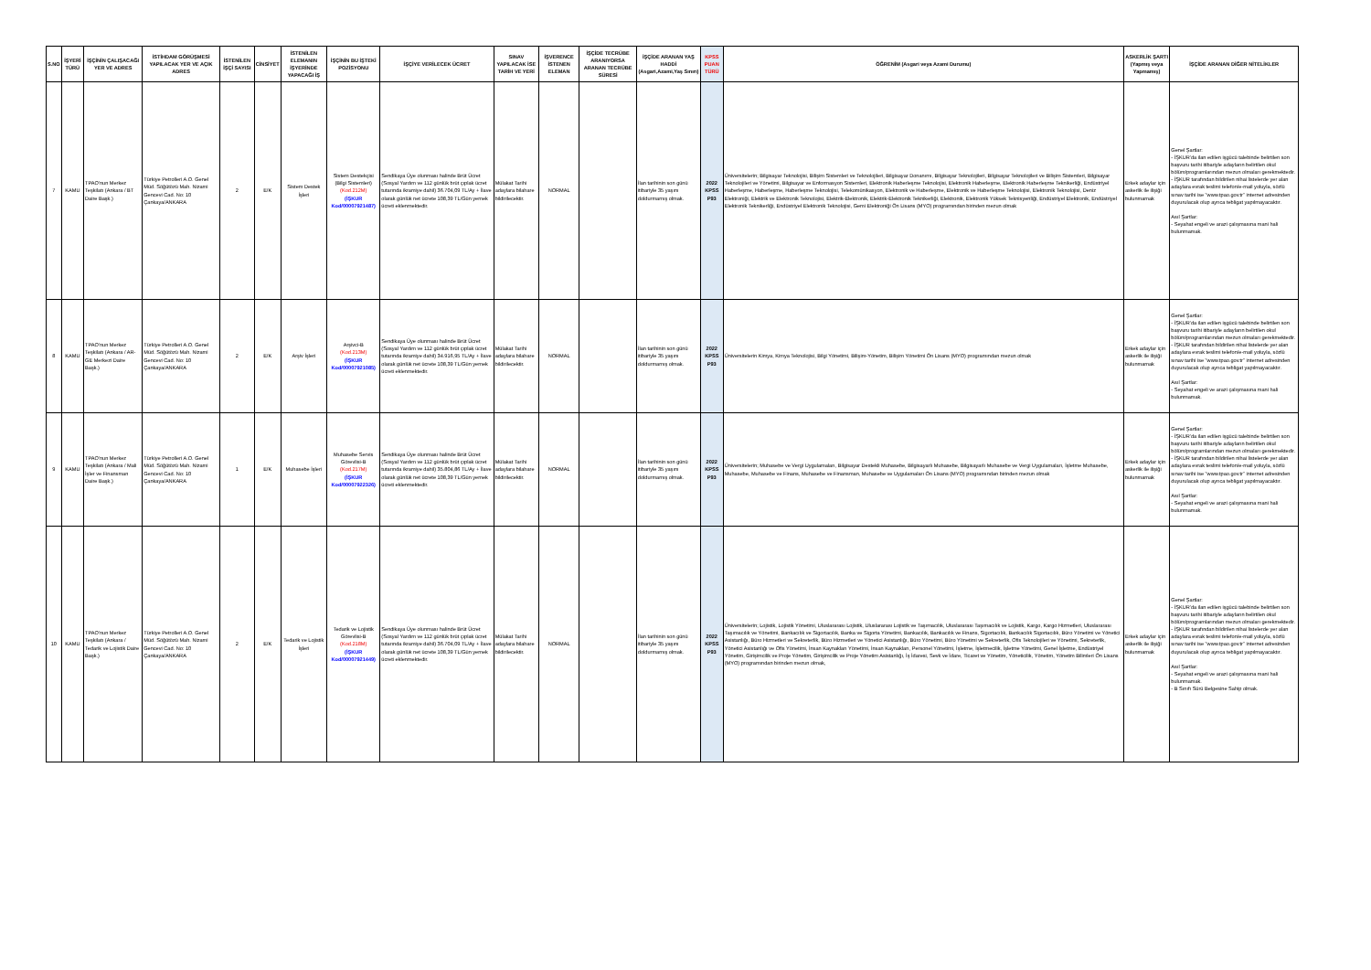| S.NO | İŞYERİ TÜRÜ | İŞÇİNİN ÇALIŞACAĞI YER VE ADRES | İSTİHDAM GÖRÜŞMESİ YAPILACAK YER VE AÇIK ADRES | İSTENİLEN İŞÇİ SAYISI | CİNSİYET | İSTENİLEN ELEMANIN İŞYERİNDE YAPACAĞI İŞ | İŞÇİNİN BU İŞTEKİ POZİSYONU | İŞÇİYE VERİLECEK ÜCRET | SINAV YAPILACAK İSE TARİH VE YERİ | İŞVERENCE İSTENEN ELEMAN | İŞÇİDE TECRÜBE ARANIYORSA ARANAN TECRÜBE SÜRESİ | İŞÇİDE ARANAN YAŞ HADDİ (Asgari,Azami,Yaş Sınırı) | KPSS PUAN TÜRÜ | ÖĞRENİM (Asgari veya Azami Durumu) | ASKERLİK ŞARTI (Yapmış veya Yapmamış) | İŞÇİDE ARANAN DİĞER NİTELİKLER |
| --- | --- | --- | --- | --- | --- | --- | --- | --- | --- | --- | --- | --- | --- | --- | --- | --- |
| 7 | KAMU | TPAO'nun Merkez Teşkilatı (Ankara / BT Daire Başk.) | Türkiye Petrolleri A.O. Genel Müd. Söğütözü Mah. Nizami Gencevi Cad. No: 10 Çankaya/ANKARA | 2 | E/K | Sistem Destek İşleri | Sistem Destekçisi (Bilgi Sistemleri) (Kod.212M) (İŞKUR Kod/00007921487) | Sendikaya Üye olunması halinde Brüt Ücret (Sosyal Yardım ve 112 günlük brüt çıplak ücret tutarında ikramiye dahil) 36.704,09 TL/Ay + İlave olarak günlük net ücrete 108,39 TL/Gün yemek ücreti eklenmektedir. | Mülakat Tarihi adaylara bilahare bildirilecektir. | NORMAL | | İlan tarihinin son günü itibariyle 35 yaşını doldurmamış olmak. | 2022 KPSS P93 | Üniversitelerin; Bilgisayar Teknolojisi, Bilişim Sistemleri ve Teknolojileri, Bilgisayar Donanımı, Bilgisayar Teknolojileri, Bilgisayar Teknolojileri ve Bilişim Sistemleri, Bilgisayar Teknolojileri ve Yönetimi, Bilgisayar ve Enformasyon Sistemleri, Elektronik Haberleşme Teknolojisi, Elektronik Haberleşme, Elektronik Haberleşme Teknikerliği, Endüstriyel Haberleşme, Haberleşme, Haberleşme Teknolojisi, Telekomünikasyon, Elektronik ve Haberleşme, Elektronik ve Haberleşme Teknolojisi, Elektronik Teknolojisi, Deniz Elektroniği, Elektrik ve Elektronik Teknolojisi, Elektrik-Elektronik, Elektrik-Elektronik Teknikerliği, Elektronik, Elektronik Yüksek Teknisyenliği, Endüstriyel Elektronik, Endüstriyel Elektronik Teknikerliği, Endüstriyel Elektronik Teknolojisi, Gemi Elektroniği Ön Lisans (MYO) programından birinden mezun olmak | Erkek adaylar için askerlik ile ilişiği bulunmamak | Genel Şartlar: - İŞKUR'da ilan edilen işgücü talebinde belirtilen son başvuru tarihi itibariyle adayların belirtilen okul bölüm/programlarından mezun olmaları gerekmektedir. - İŞKUR tarafından bildirilen nihai listelerde yer alan adaylara evrak teslimi telefon/e-mail yoluyla, sözlü sınav tarihi ise "www.tpao.gov.tr" internet adresinden duyurulacak olup ayrıca tebligat yapılmayacaktır. Asıl Şartlar: - Seyahat engeli ve arazi çalışmasına mani hali bulunmamak. |
| 8 | KAMU | TPAO'nun Merkez Teşkilatı (Ankara / AR-GE Merkezi Daire Başk.) | Türkiye Petrolleri A.O. Genel Müd. Söğütözü Mah. Nizami Gencevi Cad. No: 10 Çankaya/ANKARA | 2 | E/K | Arşiv İşleri | Arşivci-B (Kod.213M) (İŞKUR Kod/00007921085) | Sendikaya Üye olunması halinde Brüt Ücret (Sosyal Yardım ve 112 günlük brüt çıplak ücret tutarında ikramiye dahil) 34.916,95 TL/Ay + İlave olarak günlük net ücrete 108,39 TL/Gün yemek ücreti eklenmektedir. | Mülakat Tarihi adaylara bilahare bildirilecektir. | NORMAL | | İlan tarihinin son günü itibariyle 35 yaşını doldurmamış olmak. | 2022 KPSS P93 | Üniversitelerin Kimya, Kimya Teknolojisi, Bilgi Yönetimi, Bilişim-Yönetim, Bilişim Yönetimi Ön Lisans (MYO) programından mezun olmak | Erkek adaylar için askerlik ile ilişiği bulunmamak | Genel Şartlar: - İŞKUR'da ilan edilen işgücü talebinde belirtilen son başvuru tarihi itibariyle adayların belirtilen okul bölüm/programlarından mezun olmaları gerekmektedir. - İŞKUR tarafından bildirilen nihai listelerde yer alan adaylara evrak teslimi telefon/e-mail yoluyla, sözlü sınav tarihi ise "www.tpao.gov.tr" internet adresinden duyurulacak olup ayrıca tebligat yapılmayacaktır. Asıl Şartlar: - Seyahat engeli ve arazi çalışmasına mani hali bulunmamak. |
| 9 | KAMU | TPAO'nun Merkez Teşkilatı (Ankara / Mali İşler ve Finansman Daire Başk.) | Türkiye Petrolleri A.O. Genel Müd. Söğütözü Mah. Nizami Gencevi Cad. No: 10 Çankaya/ANKARA | 1 | E/K | Muhasebe İşleri | Muhasebe Servis Görevlisi-B (Kod.217M) (İŞKUR Kod/00007922326) | Sendikaya Üye olunması halinde Brüt Ücret (Sosyal Yardım ve 112 günlük brüt çıplak ücret tutarında ikramiye dahil) 35.804,86 TL/Ay + İlave olarak günlük net ücrete 108,39 TL/Gün yemek ücreti eklenmektedir. | Mülakat Tarihi adaylara bilahare bildirilecektir. | NORMAL | | İlan tarihinin son günü itibariyle 35 yaşını doldurmamış olmak. | 2022 KPSS P93 | Üniversitelerin; Muhasebe ve Vergi Uygulamaları, Bilgisayar Destekli Muhasebe, Bilgisayarlı Muhasebe, Bilgisayarlı Muhasebe ve Vergi Uygulamaları, İşletme Muhasebe, Muhasebe, Muhasebe ve Finans, Muhasebe ve Finansman, Muhasebe ve Uygulamaları Ön Lisans (MYO) programından birinden mezun olmak | Erkek adaylar için askerlik ile ilişiği bulunmamak | Genel Şartlar: - İŞKUR'da ilan edilen işgücü talebinde belirtilen son başvuru tarihi itibariyle adayların belirtilen okul bölüm/programlarından mezun olmaları gerekmektedir. - İŞKUR tarafından bildirilen nihai listelerde yer alan adaylara evrak teslimi telefon/e-mail yoluyla, sözlü sınav tarihi ise "www.tpao.gov.tr" internet adresinden duyurulacak olup ayrıca tebligat yapılmayacaktır. Asıl Şartlar: - Seyahat engeli ve arazi çalışmasına mani hali bulunmamak. |
| 10 | KAMU | TPAO'nun Merkez Teşkilatı (Ankara / Tedarik ve Lojistik Daire Başk.) | Türkiye Petrolleri A.O. Genel Müd. Söğütözü Mah. Nizami Gencevi Cad. No: 10 Çankaya/ANKARA | 2 | E/K | Tedarik ve Lojistik İşleri | Tedarik ve Lojistik Görevlisi-B (Kod.218M) (İŞKUR Kod/00007921449) | Sendikaya Üye olunması halinde Brüt Ücret (Sosyal Yardım ve 112 günlük brüt çıplak ücret tutarında ikramiye dahil) 36.704,09 TL/Ay + İlave olarak günlük net ücrete 108,39 TL/Gün yemek ücreti eklenmektedir. | Mülakat Tarihi adaylara bilahare bildirilecektir. | NORMAL | | İlan tarihinin son günü itibariyle 35 yaşını doldurmamış olmak. | 2022 KPSS P93 | Üniversitelerin; Lojistik, Lojistik Yönetimi, Uluslararası Lojistik, Uluslararası Lojistik ve Taşımacılık, Uluslararası Taşımacılık ve Lojistik, Kargo, Kargo Hizmetleri, Uluslararası Taşımacılık ve Yönetimi, Bankacılık ve Sigortacılık, Banka ve Sigorta Yönetimi, Bankacılık, Bankacılık ve Finans, Sigortacılık, Bankacılık Sigortacılık, Büro Yönetimi ve Yönetici Asistanlığı, Büro Hizmetleri ve Sekreterlik, Büro Hizmetleri ve Yönetici Asistanlığı, Büro Yönetimi, Büro Yönetimi ve Sekreterlik, Ofis Teknolojileri ve Yönetimi, Sekreterlik, Yönetici Asistanlığı ve Ofis Yönetimi, İnsan Kaynakları Yönetimi, İnsan Kaynakları, Personel Yönetimi, İşletme, İşletmecilik, İşletme Yönetimi, Genel İşletme, Endüstriyel Yönetim, Girişimcilik ve Proje Yönetim, Girişimcilik ve Proje Yönetim Asistanlığı, İş İdaresi, Sevk ve İdare, Ticaret ve Yönetim, Yöneticilik, Yönetim, Yönetim Bilimleri Ön Lisans (MYO) programından birinden mezun olmak, | Erkek adaylar için askerlik ile ilişiği bulunmamak | Genel Şartlar: - İŞKUR'da ilan edilen işgücü talebinde belirtilen son başvuru tarihi itibariyle adayların belirtilen okul bölüm/programlarından mezun olmaları gerekmektedir. - İŞKUR tarafından bildirilen nihai listelerde yer alan adaylara evrak teslimi telefon/e-mail yoluyla, sözlü sınav tarihi ise "www.tpao.gov.tr" internet adresinden duyurulacak olup ayrıca tebligat yapılmayacaktır. Asıl Şartlar: - Seyahat engeli ve arazi çalışmasına mani hali bulunmamak. - B Sınıfı Sürü Belgesine Sahip olmak. |